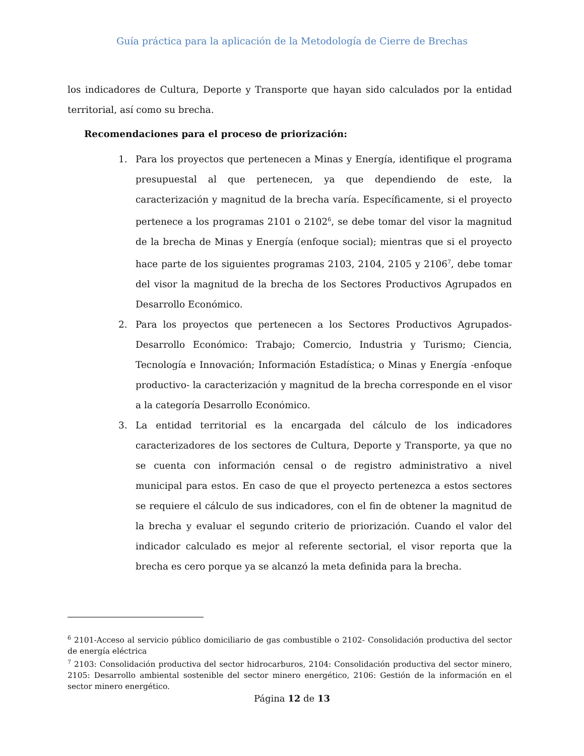Guía práctica para la aplicación de la Metodología de Cierre de Brechas
los indicadores de Cultura, Deporte y Transporte que hayan sido calculados por la entidad territorial, así como su brecha.
Recomendaciones para el proceso de priorización:
1. Para los proyectos que pertenecen a Minas y Energía, identifique el programa presupuestal al que pertenecen, ya que dependiendo de este, la caracterización y magnitud de la brecha varía. Específicamente, si el proyecto pertenece a los programas 2101 o 2102<sup>6</sup>, se debe tomar del visor la magnitud de la brecha de Minas y Energía (enfoque social); mientras que si el proyecto hace parte de los siguientes programas 2103, 2104, 2105 y 2106<sup>7</sup>, debe tomar del visor la magnitud de la brecha de los Sectores Productivos Agrupados en Desarrollo Económico.
2. Para los proyectos que pertenecen a los Sectores Productivos Agrupados-Desarrollo Económico: Trabajo; Comercio, Industria y Turismo; Ciencia, Tecnología e Innovación; Información Estadística; o Minas y Energía -enfoque productivo- la caracterización y magnitud de la brecha corresponde en el visor a la categoría Desarrollo Económico.
3. La entidad territorial es la encargada del cálculo de los indicadores caracterizadores de los sectores de Cultura, Deporte y Transporte, ya que no se cuenta con información censal o de registro administrativo a nivel municipal para estos. En caso de que el proyecto pertenezca a estos sectores se requiere el cálculo de sus indicadores, con el fin de obtener la magnitud de la brecha y evaluar el segundo criterio de priorización. Cuando el valor del indicador calculado es mejor al referente sectorial, el visor reporta que la brecha es cero porque ya se alcanzó la meta definida para la brecha.
<sup>6</sup> 2101-Acceso al servicio público domiciliario de gas combustible o 2102- Consolidación productiva del sector de energía eléctrica
<sup>7</sup> 2103: Consolidación productiva del sector hidrocarburos, 2104: Consolidación productiva del sector minero, 2105: Desarrollo ambiental sostenible del sector minero energético, 2106: Gestión de la información en el sector minero energético.
Página 12 de 13